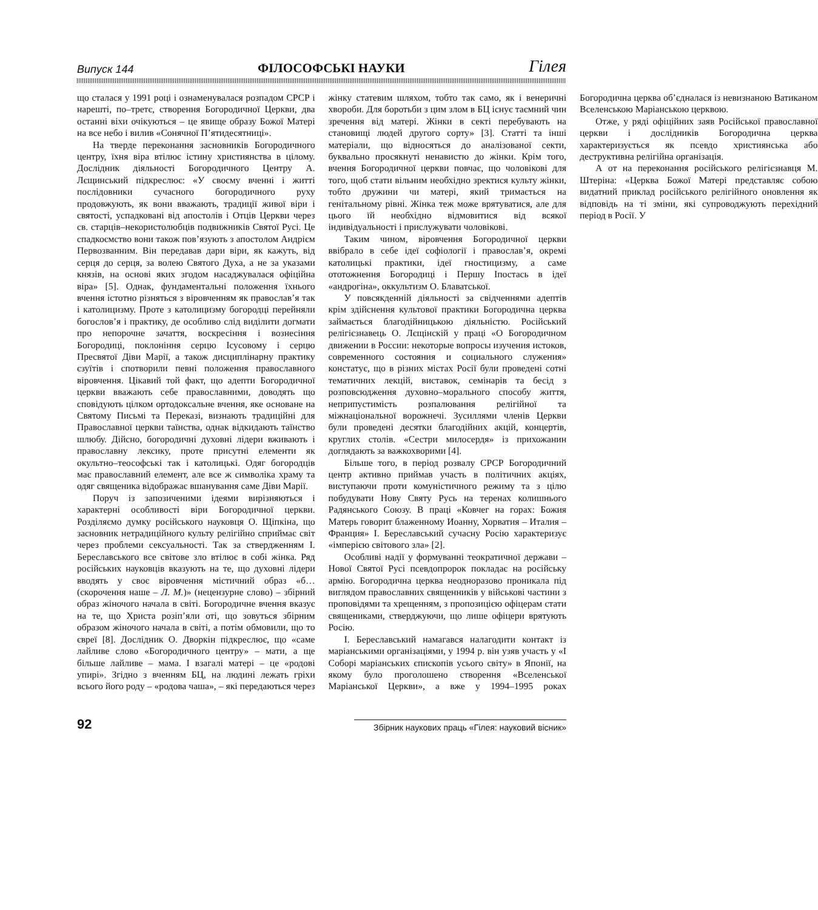Випуск 144 ФІЛОСОФСЬКІ НАУКИ Гілея
що сталася у 1991 році і ознаменувалася розпадом СРСР і нарешті, по–третє, створення Богородичної Церкви, два останні віхи очікуються – це явище образу Божої Матері на все небо і вилив «Сонячної П’ятидесятниці».
На тверде переконання засновників Богородичного центру, їхня віра втілює істину християнства в цілому. Дослідник діяльності Богородичного Центру А. Лєщинський підкреслює: «У своєму вченні і житті послідовники сучасного богородичного руху продовжують, як вони вважають, традиції живої віри і святості, успадковані від апостолів і Отців Церкви через св. старців–некористолюбців подвижників Святої Русі. Це спадкоємство вони також пов’язують з апостолом Андрієм Первозванним. Він передавав дари віри, як кажуть, від серця до серця, за волею Святого Духа, а не за указами князів, на основі яких згодом насаджувалася офіційна віра» [5]. Однак, фундаментальні положення їхнього вчення істотно різняться з віровченням як православ’я так і католицизму. Проте з католицизму богородці перейняли богослов’я і практику, де особливо слід виділити догмати про непорочне зачаття, воскресіння і вознесіння Богородиці, поклоніння серцю Ісусовому і серцю Пресвятої Діви Марії, а також дисциплінарну практику єзуїтів і спотворили певні положення православного віровчення. Цікавий той факт, що адепти Богородичної церкви вважають себе православними, доводять що сповідують цілком ортодоксальне вчення, яке основане на Святому Письмі та Переказі, визнають традиційні для Православної церкви таїнства, однак відкидають таїнство шлюбу. Дійсно, богородичні духовні лідери вживають і православну лексику, проте присутні елементи як окультно–теософські так і католицькі. Одяг богородців має православний елемент, але все ж символіка храму та одяг священика відображає вшанування саме Діви Марії.
Поруч із запозиченими ідеями вирізняються і характерні особливості віри Богородичної церкви. Розділяємо думку російського науковця О. Щіпкіна, що засновник нетрадиційного культу релігійно сприймає світ через проблеми сексуальності. Так за ствердженням І. Береславського все світове зло втілює в собі жінка. Ряд російських науковців вказують на те, що духовні лідери вводять у своє віровчення містичний образ «б… (скорочення наше – Л. М.)» (нецензурне слово) – збірний образ жіночого начала в світі. Богородичне вчення вказує на те, що Христа розіп’яли оті, що зовуться збірним образом жіночого начала в світі, а потім обмовили, що то євреї [8]. Дослідник О. Дворкін підкреслює, що «саме лайливе слово «Богородичного центру» – мати, а ще більше лайливе – мама. І взагалі матері – це «родові упирі». Згідно з вченням БЦ, на людині лежать гріхи всього його роду – «родова чаша», – які передаються через жінку статевим шляхом, тобто так само, як і венеричні хвороби. Для боротьби з цим злом в БЦ існує таємний чин зречення від матері. Жінки в секті перебувають на становищі людей другого сорту» [3]. Статті та інші матеріали, що відносяться до аналізованої секти, буквально просякнуті ненавистю до жінки. Крім того, вчення Богородичної церкви повчає, що чоловікові для того, щоб стати вільним необхідно зректися культу жінки, тобто дружини чи матері, який тримається на генітальному рівні. Жінка теж може врятуватися, але для цього їй необхідно відмовитися від всякої індивідуальності і прислужувати чоловікові.
Таким чином, віровчення Богородичної церкви ввібрало в себе ідеї софіології і православ’я, окремі католицькі практики, ідеї гностицизму, а саме ототожнення Богородиці і Першу Іпостась в ідеї «андрогіна», оккультизм О. Блаватської.
У повсякденній діяльності за свідченнями адептів крім здійснення культової практики Богородична церква займається благодійницькою діяльністю. Російський релігієзнавець О. Лєщінскій у праці «О Богородичном движении в России: некоторые вопросы изучения истоков, современного состояния и социального служения» констатує, що в різних містах Росії були проведені сотні тематичних лекцій, виставок, семінарів та бесід з розповсюдження духовно–морального способу життя, неприпустимість розпалювання релігійної та міжнаціональної ворожнечі. Зусиллями членів Церкви були проведені десятки благодійних акцій, концертів, круглих столів. «Сестри милосердя» із прихожанин доглядають за важкохворими [4].
Більше того, в період розвалу СРСР Богородичний центр активно приймав участь в політичних акціях, виступаючи проти комуністичного режиму та з цілю побудувати Нову Святу Русь на теренах колишнього Радянського Союзу. В праці «Ковчег на горах: Божия Матерь говорит блаженному Иоанну, Хорватия – Италия – Франция» І. Береславський сучасну Росію характеризує «імперією світового зла» [2].
Особливі надії у формуванні теократичної держави – Нової Святої Русі псевдопророк покладає на російську армію. Богородична церква неодноразово проникала під виглядом православних священників у військові частини з проповідями та хрещенням, з пропозицією офіцерам стати священиками, стверджуючи, що лише офіцери врятують Росію.
І. Береславський намагався налагодити контакт із маріанськими організаціями, у 1994 р. він узяв участь у «І Соборі маріанських єпископів усього світу» в Японії, на якому було проголошено створення «Вселенської Маріанської Церкви», а вже у 1994–1995 роках Богородична церква об’єдналася із невизнаною Ватиканом Вселенською Маріанською церквою.
Отже, у ряді офіційних заяв Російської православної церкви і дослідників Богородична церква характеризується як псевдо християнська або деструктивна релігійна організація.
А от на переконання російського релігієзнавця М. Штеріна: «Церква Божої Матері представляє собою видатний приклад російського релігійного оновлення як відповідь на ті зміни, які супроводжують перехідний період в Росії. У
92 Збірник наукових праць «Гілея: науковий вісник»